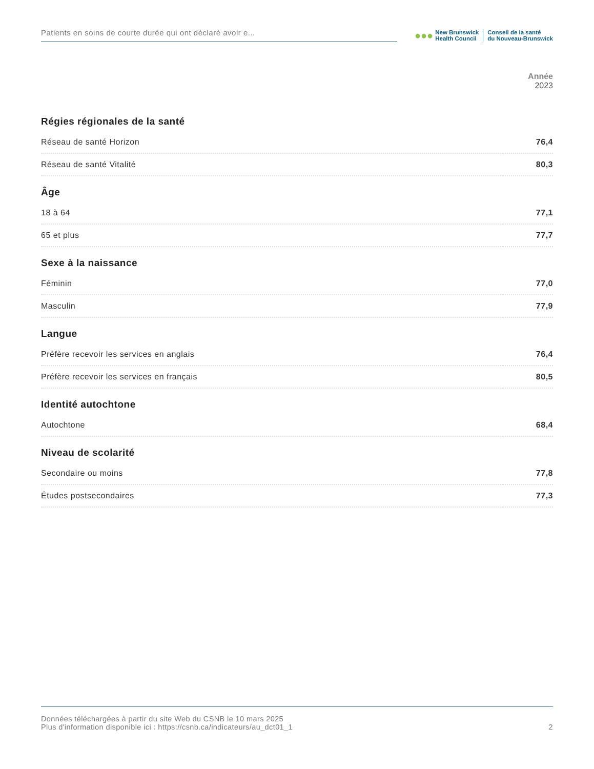Patients en soins de courte durée qui ont déclaré avoir e...
●●●
New Brunswick
Health Council
Conseil de la santé
du Nouveau-Brunswick
Année
2023
| Régies régionales de la santé | |
| --- | --- |
| Réseau de santé Horizon | 76,4 |
| Réseau de santé Vitalité | 80,3 |
| Âge | |
| 18 à 64 | 77,1 |
| 65 et plus | 77,7 |
| Sexe à la naissance | |
| Féminin | 77,0 |
| Masculin | 77,9 |
| Langue | |
| Préfère recevoir les services en anglais | 76,4 |
| Préfère recevoir les services en français | 80,5 |
| Identité autochtone | |
| Autochtone | 68,4 |
| Niveau de scolarité | |
| Secondaire ou moins | 77,8 |
| Études postsecondaires | 77,3 |
Données téléchargées à partir du site Web du CSNB le 10 mars 2025
Plus d'information disponible ici : https://csnb.ca/indicateurs/au_dct01_1
2